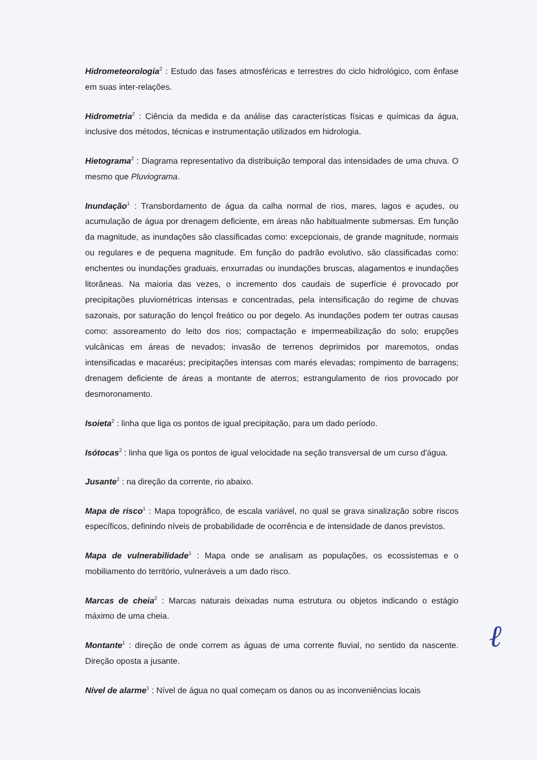Hidrometeorologia<sup>2</sup> : Estudo das fases atmosféricas e terrestres do ciclo hidrológico, com ênfase em suas inter-relações.
Hidrometria<sup>2</sup> : Ciência da medida e da análise das características físicas e químicas da água, inclusive dos métodos, técnicas e instrumentação utilizados em hidrologia.
Hietograma<sup>2</sup> : Diagrama representativo da distribuição temporal das intensidades de uma chuva. O mesmo que Pluviograma.
Inundação<sup>1</sup> : Transbordamento de água da calha normal de rios, mares, lagos e açudes, ou acumulação de água por drenagem deficiente, em áreas não habitualmente submersas. Em função da magnitude, as inundações são classificadas como: excepcionais, de grande magnitude, normais ou regulares e de pequena magnitude. Em função do padrão evolutivo, são classificadas como: enchentes ou inundações graduais, enxurradas ou inundações bruscas, alagamentos e inundações litorâneas. Na maioria das vezes, o incremento dos caudais de superfície é provocado por precipitações pluviométricas intensas e concentradas, pela intensificação do regime de chuvas sazonais, por saturação do lençol freático ou por degelo. As inundações podem ter outras causas como: assoreamento do leito dos rios; compactação e impermeabilização do solo; erupções vulcânicas em áreas de nevados; invasão de terrenos deprimidos por maremotos, ondas intensificadas e macaréus; precipitações intensas com marés elevadas; rompimento de barragens; drenagem deficiente de áreas a montante de aterros; estrangulamento de rios provocado por desmoronamento.
Isoieta<sup>2</sup> : linha que liga os pontos de igual precipitação, para um dado período.
Isótocas<sup>2</sup> : linha que liga os pontos de igual velocidade na seção transversal de um curso d'água.
Jusante<sup>2</sup> : na direção da corrente, rio abaixo.
Mapa de risco<sup>1</sup> : Mapa topográfico, de escala variável, no qual se grava sinalização sobre riscos específicos, definindo níveis de probabilidade de ocorrência e de intensidade de danos previstos.
Mapa de vulnerabilidade<sup>1</sup> : Mapa onde se analisam as populações, os ecossistemas e o mobiliamento do território, vulneráveis a um dado risco.
Marcas de cheia<sup>2</sup> : Marcas naturais deixadas numa estrutura ou objetos indicando o estágio máximo de uma cheia.
Montante<sup>1</sup> : direção de onde correm as águas de uma corrente fluvial, no sentido da nascente. Direção oposta a jusante.
Nível de alarme<sup>1</sup> : Nível de água no qual começam os danos ou as inconveniências locais
ℓ